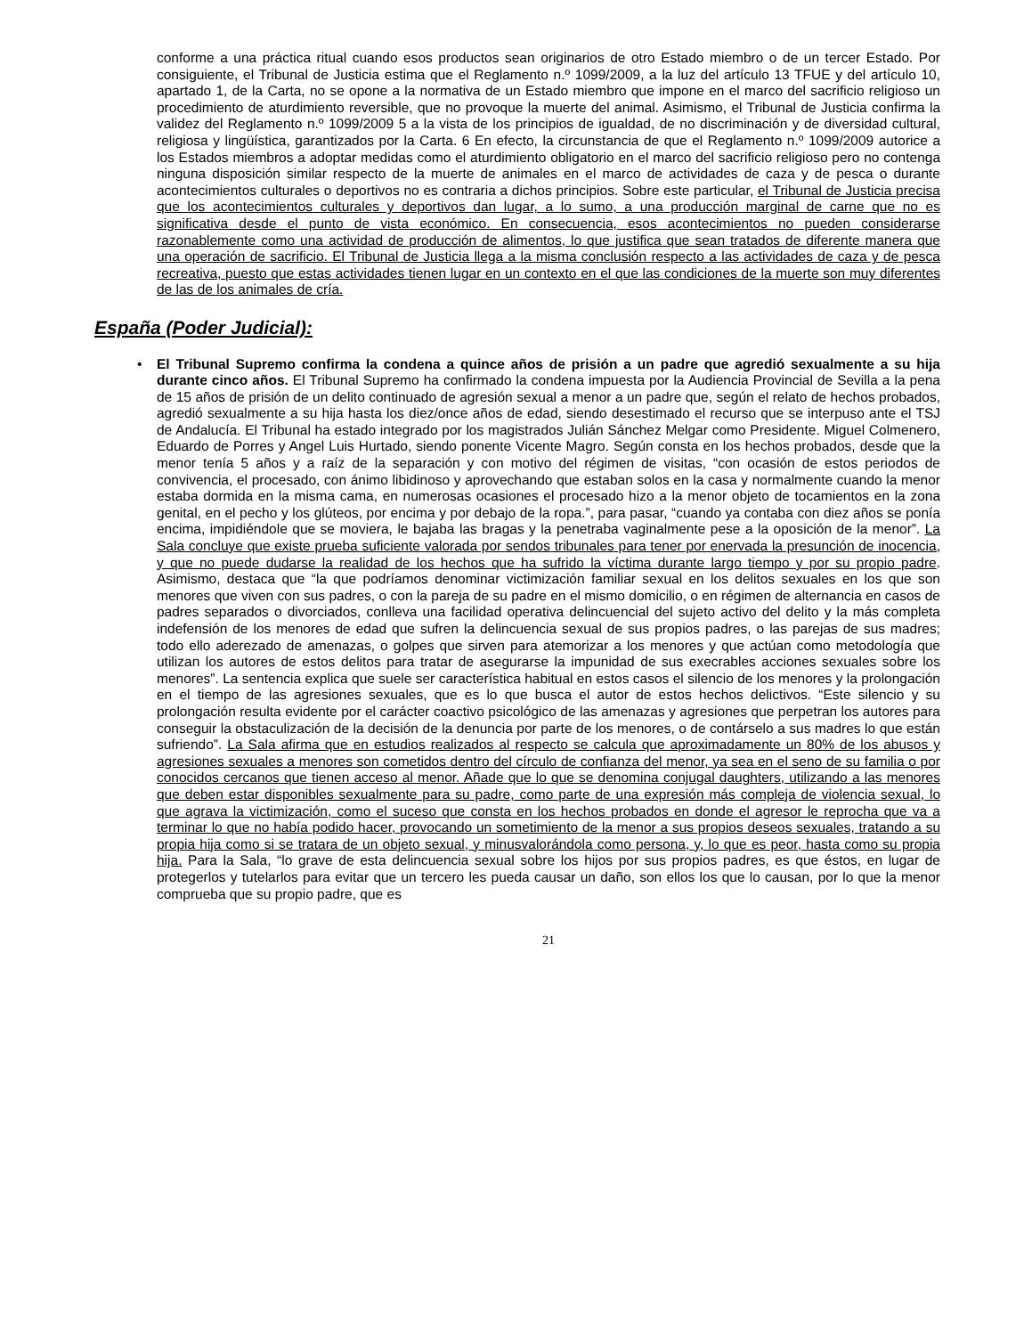conforme a una práctica ritual cuando esos productos sean originarios de otro Estado miembro o de un tercer Estado. Por consiguiente, el Tribunal de Justicia estima que el Reglamento n.º 1099/2009, a la luz del artículo 13 TFUE y del artículo 10, apartado 1, de la Carta, no se opone a la normativa de un Estado miembro que impone en el marco del sacrificio religioso un procedimiento de aturdimiento reversible, que no provoque la muerte del animal. Asimismo, el Tribunal de Justicia confirma la validez del Reglamento n.º 1099/2009 5 a la vista de los principios de igualdad, de no discriminación y de diversidad cultural, religiosa y lingüística, garantizados por la Carta. 6 En efecto, la circunstancia de que el Reglamento n.º 1099/2009 autorice a los Estados miembros a adoptar medidas como el aturdimiento obligatorio en el marco del sacrificio religioso pero no contenga ninguna disposición similar respecto de la muerte de animales en el marco de actividades de caza y de pesca o durante acontecimientos culturales o deportivos no es contraria a dichos principios. Sobre este particular, el Tribunal de Justicia precisa que los acontecimientos culturales y deportivos dan lugar, a lo sumo, a una producción marginal de carne que no es significativa desde el punto de vista económico. En consecuencia, esos acontecimientos no pueden considerarse razonablemente como una actividad de producción de alimentos, lo que justifica que sean tratados de diferente manera que una operación de sacrificio. El Tribunal de Justicia llega a la misma conclusión respecto a las actividades de caza y de pesca recreativa, puesto que estas actividades tienen lugar en un contexto en el que las condiciones de la muerte son muy diferentes de las de los animales de cría.
España (Poder Judicial):
• El Tribunal Supremo confirma la condena a quince años de prisión a un padre que agredió sexualmente a su hija durante cinco años. El Tribunal Supremo ha confirmado la condena impuesta por la Audiencia Provincial de Sevilla a la pena de 15 años de prisión de un delito continuado de agresión sexual a menor a un padre que, según el relato de hechos probados, agredió sexualmente a su hija hasta los diez/once años de edad, siendo desestimado el recurso que se interpuso ante el TSJ de Andalucía. El Tribunal ha estado integrado por los magistrados Julián Sánchez Melgar como Presidente. Miguel Colmenero, Eduardo de Porres y Angel Luis Hurtado, siendo ponente Vicente Magro. Según consta en los hechos probados, desde que la menor tenía 5 años y a raíz de la separación y con motivo del régimen de visitas, “con ocasión de estos periodos de convivencia, el procesado, con ánimo libidinoso y aprovechando que estaban solos en la casa y normalmente cuando la menor estaba dormida en la misma cama, en numerosas ocasiones el procesado hizo a la menor objeto de tocamientos en la zona genital, en el pecho y los glúteos, por encima y por debajo de la ropa.”, para pasar, “cuando ya contaba con diez años se ponía encima, impidiéndole que se moviera, le bajaba las bragas y la penetraba vaginalmente pese a la oposición de la menor”. La Sala concluye que existe prueba suficiente valorada por sendos tribunales para tener por enervada la presunción de inocencia, y que no puede dudarse la realidad de los hechos que ha sufrido la víctima durante largo tiempo y por su propio padre. Asimismo, destaca que “la que podríamos denominar victimización familiar sexual en los delitos sexuales en los que son menores que viven con sus padres, o con la pareja de su padre en el mismo domicilio, o en régimen de alternancia en casos de padres separados o divorciados, conlleva una facilidad operativa delincuencial del sujeto activo del delito y la más completa indefensión de los menores de edad que sufren la delincuencia sexual de sus propios padres, o las parejas de sus madres; todo ello aderezado de amenazas, o golpes que sirven para atemorizar a los menores y que actúan como metodología que utilizan los autores de estos delitos para tratar de asegurarse la impunidad de sus execrables acciones sexuales sobre los menores”. La sentencia explica que suele ser característica habitual en estos casos el silencio de los menores y la prolongación en el tiempo de las agresiones sexuales, que es lo que busca el autor de estos hechos delictivos. “Este silencio y su prolongación resulta evidente por el carácter coactivo psicológico de las amenazas y agresiones que perpetran los autores para conseguir la obstaculización de la decisión de la denuncia por parte de los menores, o de contárselo a sus madres lo que están sufriendo”. La Sala afirma que en estudios realizados al respecto se calcula que aproximadamente un 80% de los abusos y agresiones sexuales a menores son cometidos dentro del círculo de confianza del menor, ya sea en el seno de su familia o por conocidos cercanos que tienen acceso al menor. Añade que lo que se denomina conjugal daughters, utilizando a las menores que deben estar disponibles sexualmente para su padre, como parte de una expresión más compleja de violencia sexual, lo que agrava la victimización, como el suceso que consta en los hechos probados en donde el agresor le reprocha que va a terminar lo que no había podido hacer, provocando un sometimiento de la menor a sus propios deseos sexuales, tratando a su propia hija como si se tratara de un objeto sexual, y minusvalorándola como persona, y, lo que es peor, hasta como su propia hija. Para la Sala, “lo grave de esta delincuencia sexual sobre los hijos por sus propios padres, es que éstos, en lugar de protegerlos y tutelarlos para evitar que un tercero les pueda causar un daño, son ellos los que lo causan, por lo que la menor comprueba que su propio padre, que es
21